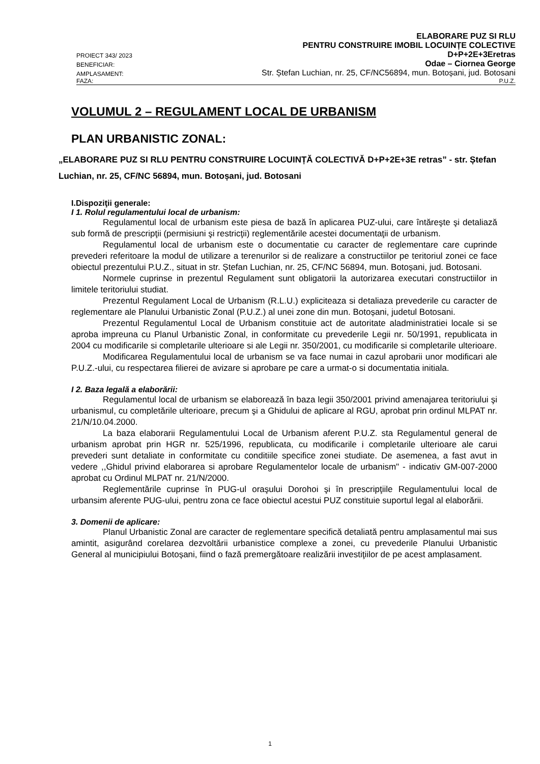PROIECT 343/ 2023
ELABORARE PUZ SI RLU
PENTRU CONSTRUIRE IMOBIL LOCUINȚE COLECTIVE
D+P+2E+3Eretras
BENEFICIAR:
Odae – Ciornea George
AMPLASAMENT:
Str. Ștefan Luchian, nr. 25, CF/NC56894, mun. Botoșani, jud. Botosani
FAZA:
P.U.Z.
VOLUMUL 2 – REGULAMENT LOCAL DE URBANISM
PLAN URBANISTIC ZONAL:
„ELABORARE PUZ SI RLU PENTRU CONSTRUIRE LOCUINȚĂ COLECTIVĂ D+P+2E+3E retras” - str. Ștefan Luchian, nr. 25, CF/NC 56894, mun. Botoșani, jud. Botosani
I.Dispoziţii generale:
I 1. Rolul regulamentului local de urbanism:
Regulamentul local de urbanism este piesa de bază în aplicarea PUZ-ului, care întăreşte şi detaliază sub formă de prescripţii (permisiuni şi restricţii) reglementările acestei documentaţii de urbanism.
Regulamentul local de urbanism este o documentatie cu caracter de reglementare care cuprinde prevederi referitoare la modul de utilizare a terenurilor si de realizare a constructiilor pe teritoriul zonei ce face obiectul prezentului P.U.Z., situat in str. Ștefan Luchian, nr. 25, CF/NC 56894, mun. Botoșani, jud. Botosani.
Normele cuprinse in prezentul Regulament sunt obligatorii la autorizarea executari constructiilor in limitele teritoriului studiat.
Prezentul Regulament Local de Urbanism (R.L.U.) expliciteaza si detaliaza prevederile cu caracter de reglementare ale Planului Urbanistic Zonal (P.U.Z.) al unei zone din mun. Botoșani, judetul Botosani.
Prezentul Regulamentul Local de Urbanism constituie act de autoritate aladministratiei locale si se aproba impreuna cu Planul Urbanistic Zonal, in conformitate cu prevederile Legii nr. 50/1991, republicata in 2004 cu modificarile si completarile ulterioare si ale Legii nr. 350/2001, cu modificarile si completarile ulterioare.
Modificarea Regulamentului local de urbanism se va face numai in cazul aprobarii unor modificari ale P.U.Z.-ului, cu respectarea filierei de avizare si aprobare pe care a urmat-o si documentatia initiala.
I 2. Baza legală a elaborării:
Regulamentul local de urbanism se elaborează în baza legii 350/2001 privind amenajarea teritoriului şi urbanismul, cu completările ulterioare, precum şi a Ghidului de aplicare al RGU, aprobat prin ordinul MLPAT nr. 21/N/10.04.2000.
La baza elaborarii Regulamentului Local de Urbanism aferent P.U.Z. sta Regulamentul general de urbanism aprobat prin HGR nr. 525/1996, republicata, cu modificarile i completarile ulterioare ale carui prevederi sunt detaliate in conformitate cu conditiile specifice zonei studiate. De asemenea, a fast avut in vedere ,,Ghidul privind elaborarea si aprobare Regulamentelor locale de urbanism" - indicativ GM-007-2000 aprobat cu Ordinul MLPAT nr. 21/N/2000.
Reglementările cuprinse în PUG-ul oraşului Dorohoi şi în prescripţiile Regulamentului local de urbansim aferente PUG-ului, pentru zona ce face obiectul acestui PUZ constituie suportul legal al elaborării.
3. Domenii de aplicare:
Planul Urbanistic Zonal are caracter de reglementare specifică detaliată pentru amplasamentul mai sus amintit, asigurând corelarea dezvoltării urbanistice complexe a zonei, cu prevederile Planului Urbanistic General al municipiului Botoșani, fiind o fază premergătoare realizării investiţiilor de pe acest amplasament.
1